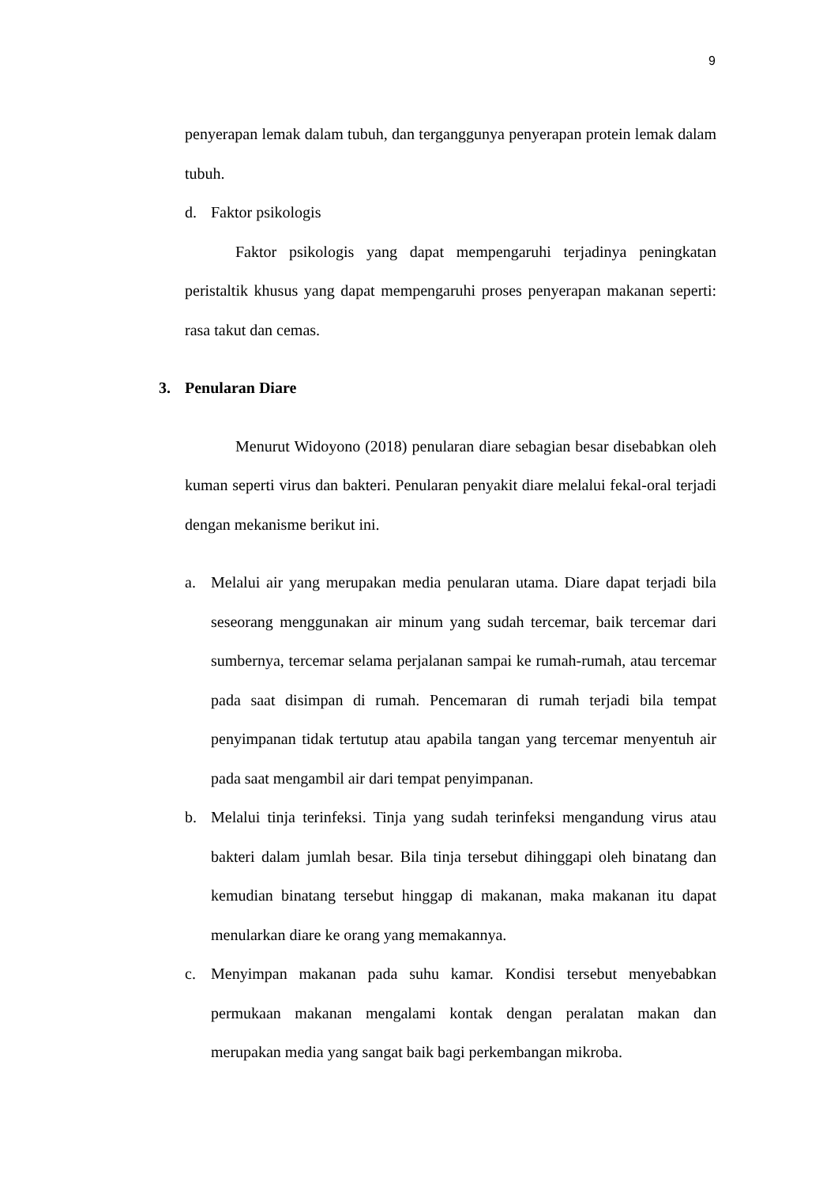9
penyerapan lemak dalam tubuh, dan terganggunya penyerapan protein lemak dalam tubuh.
d. Faktor psikologis
Faktor psikologis yang dapat mempengaruhi terjadinya peningkatan peristaltik khusus yang dapat mempengaruhi proses penyerapan makanan seperti: rasa takut dan cemas.
3. Penularan Diare
Menurut Widoyono (2018) penularan diare sebagian besar disebabkan oleh kuman seperti virus dan bakteri. Penularan penyakit diare melalui fekal-oral terjadi dengan mekanisme berikut ini.
a. Melalui air yang merupakan media penularan utama. Diare dapat terjadi bila seseorang menggunakan air minum yang sudah tercemar, baik tercemar dari sumbernya, tercemar selama perjalanan sampai ke rumah-rumah, atau tercemar pada saat disimpan di rumah. Pencemaran di rumah terjadi bila tempat penyimpanan tidak tertutup atau apabila tangan yang tercemar menyentuh air pada saat mengambil air dari tempat penyimpanan.
b. Melalui tinja terinfeksi. Tinja yang sudah terinfeksi mengandung virus atau bakteri dalam jumlah besar. Bila tinja tersebut dihinggapi oleh binatang dan kemudian binatang tersebut hinggap di makanan, maka makanan itu dapat menularkan diare ke orang yang memakannya.
c. Menyimpan makanan pada suhu kamar. Kondisi tersebut menyebabkan permukaan makanan mengalami kontak dengan peralatan makan dan merupakan media yang sangat baik bagi perkembangan mikroba.